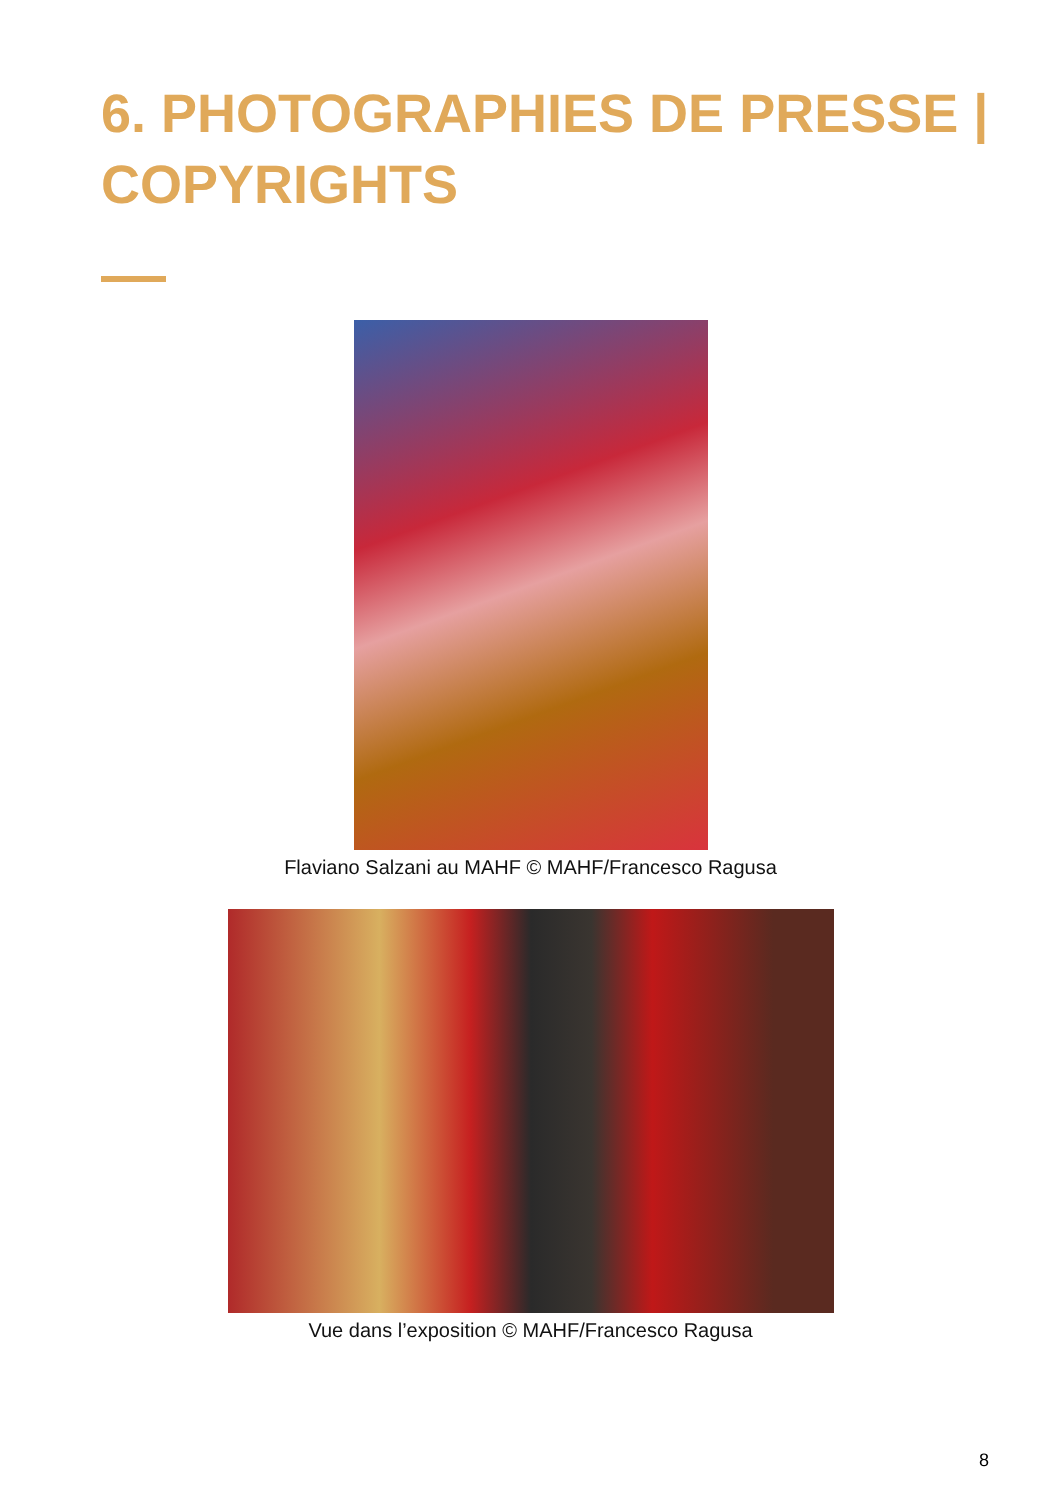6. PHOTOGRAPHIES DE PRESSE |
COPYRIGHTS
Flaviano Salzani au MAHF © MAHF/Francesco Ragusa
Vue dans l’exposition © MAHF/Francesco Ragusa
8